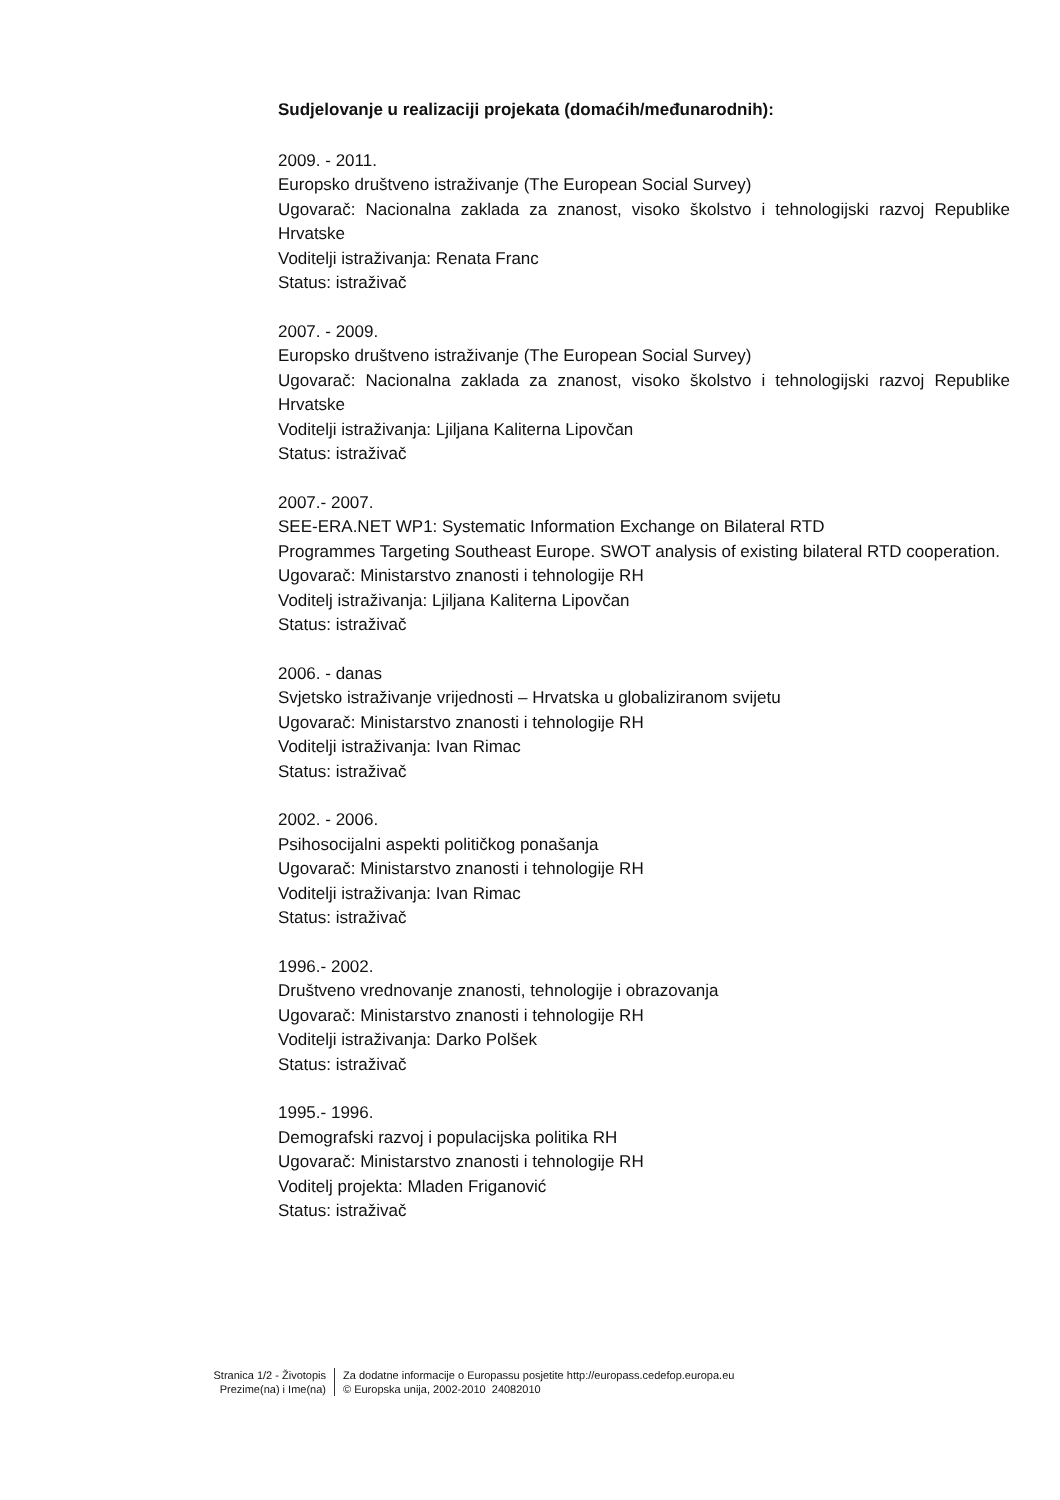Sudjelovanje u realizaciji projekata (domaćih/međunarodnih):
2009. - 2011.
Europsko društveno istraživanje (The European Social Survey)
Ugovarač: Nacionalna zaklada za znanost, visoko školstvo i tehnologijski razvoj Republike Hrvatske
Voditelji istraživanja: Renata Franc
Status: istraživač
2007. - 2009.
Europsko društveno istraživanje (The European Social Survey)
Ugovarač: Nacionalna zaklada za znanost, visoko školstvo i tehnologijski razvoj Republike Hrvatske
Voditelji istraživanja: Ljiljana Kaliterna Lipovčan
Status: istraživač
2007.- 2007.
SEE-ERA.NET WP1: Systematic Information Exchange on Bilateral RTD
Programmes Targeting Southeast Europe. SWOT analysis of existing bilateral RTD cooperation.
Ugovarač: Ministarstvo znanosti i tehnologije RH
Voditelj istraživanja: Ljiljana Kaliterna Lipovčan
Status: istraživač
2006. - danas
Svjetsko istraživanje vrijednosti – Hrvatska u globaliziranom svijetu
Ugovarač: Ministarstvo znanosti i tehnologije RH
Voditelji istraživanja: Ivan Rimac
Status: istraživač
2002. - 2006.
Psihosocijalni aspekti političkog ponašanja
Ugovarač: Ministarstvo znanosti i tehnologije RH
Voditelji istraživanja: Ivan Rimac
Status: istraživač
1996.- 2002.
Društveno vrednovanje znanosti, tehnologije i obrazovanja
Ugovarač: Ministarstvo znanosti i tehnologije RH
Voditelji istraživanja: Darko Polšek
Status: istraživač
1995.- 1996.
Demografski razvoj i populacijska politika RH
Ugovarač: Ministarstvo znanosti i tehnologije RH
Voditelj projekta: Mladen Friganović
Status: istraživač
Stranica 1/2 - Životopis
Prezime(na) i Ime(na)
Za dodatne informacije o Europassu posjetite http://europass.cedefop.europa.eu
© Europska unija, 2002-2010 24082010